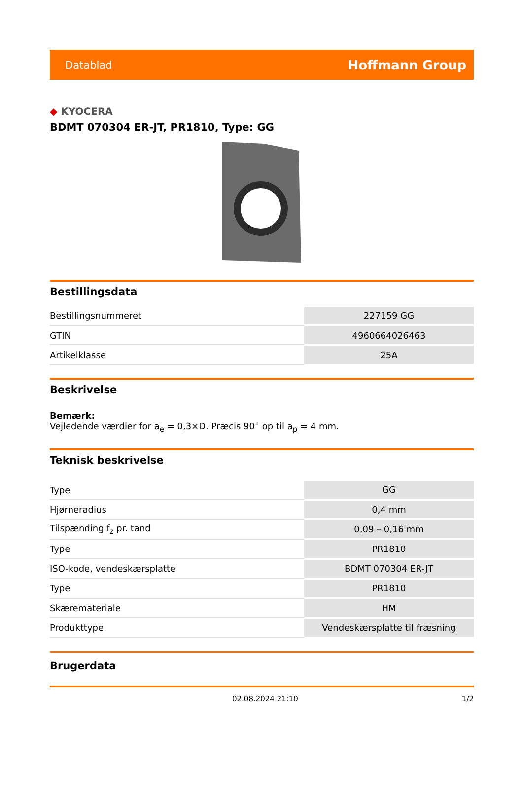Datablad
Hoffmann Group
◆ KYOCERA
BDMT 070304 ER-JT, PR1810, Type: GG
Bestillingsdata
| Bestillingsnummeret | 227159 GG |
| GTIN | 4960664026463 |
| Artikelklasse | 25A |
Beskrivelse
Bemærk:
Vejledende værdier for a<sub>e</sub> = 0,3×D. Præcis 90° op til a<sub>p</sub> = 4 mm.
Teknisk beskrivelse
| Type | GG |
| Hjørneradius | 0,4 mm |
| Tilspænding f<sub>z</sub> pr. tand | 0,09 – 0,16 mm |
| Type | PR1810 |
| ISO-kode, vendeskærsplatte | BDMT 070304 ER-JT |
| Type | PR1810 |
| Skæremateriale | HM |
| Produkttype | Vendeskærsplatte til fræsning |
Brugerdata
02.08.2024 21:10 1/2